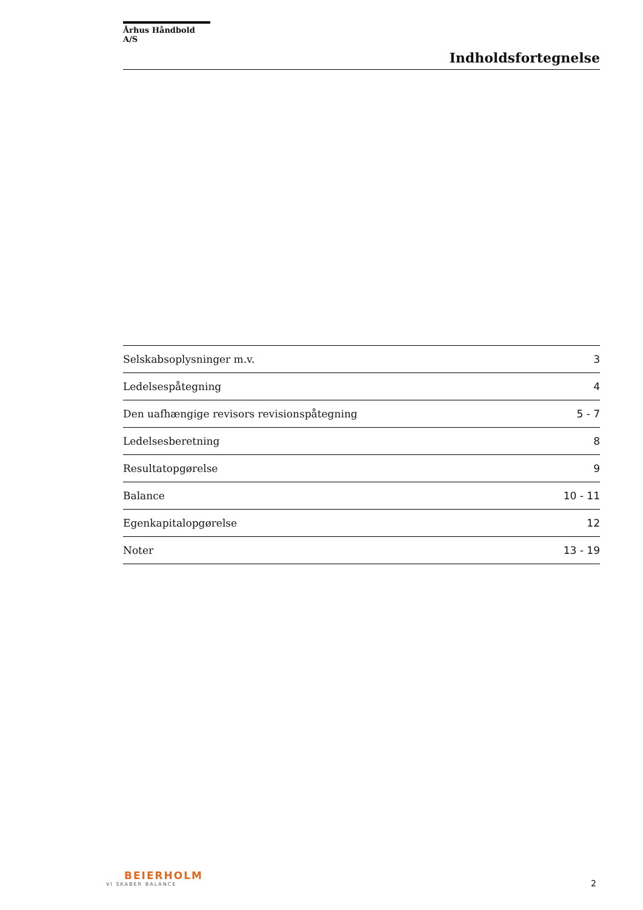Århus Håndbold A/S
Indholdsfortegnelse
| Selskabsoplysninger m.v. | 3 |
| Ledelsespåtegning | 4 |
| Den uafhængige revisors revisionspåtegning | 5 - 7 |
| Ledelsesberetning | 8 |
| Resultatopgørelse | 9 |
| Balance | 10 - 11 |
| Egenkapitalopgørelse | 12 |
| Noter | 13 - 19 |
BEIERHOLM
VI SKABER BALANCE
2